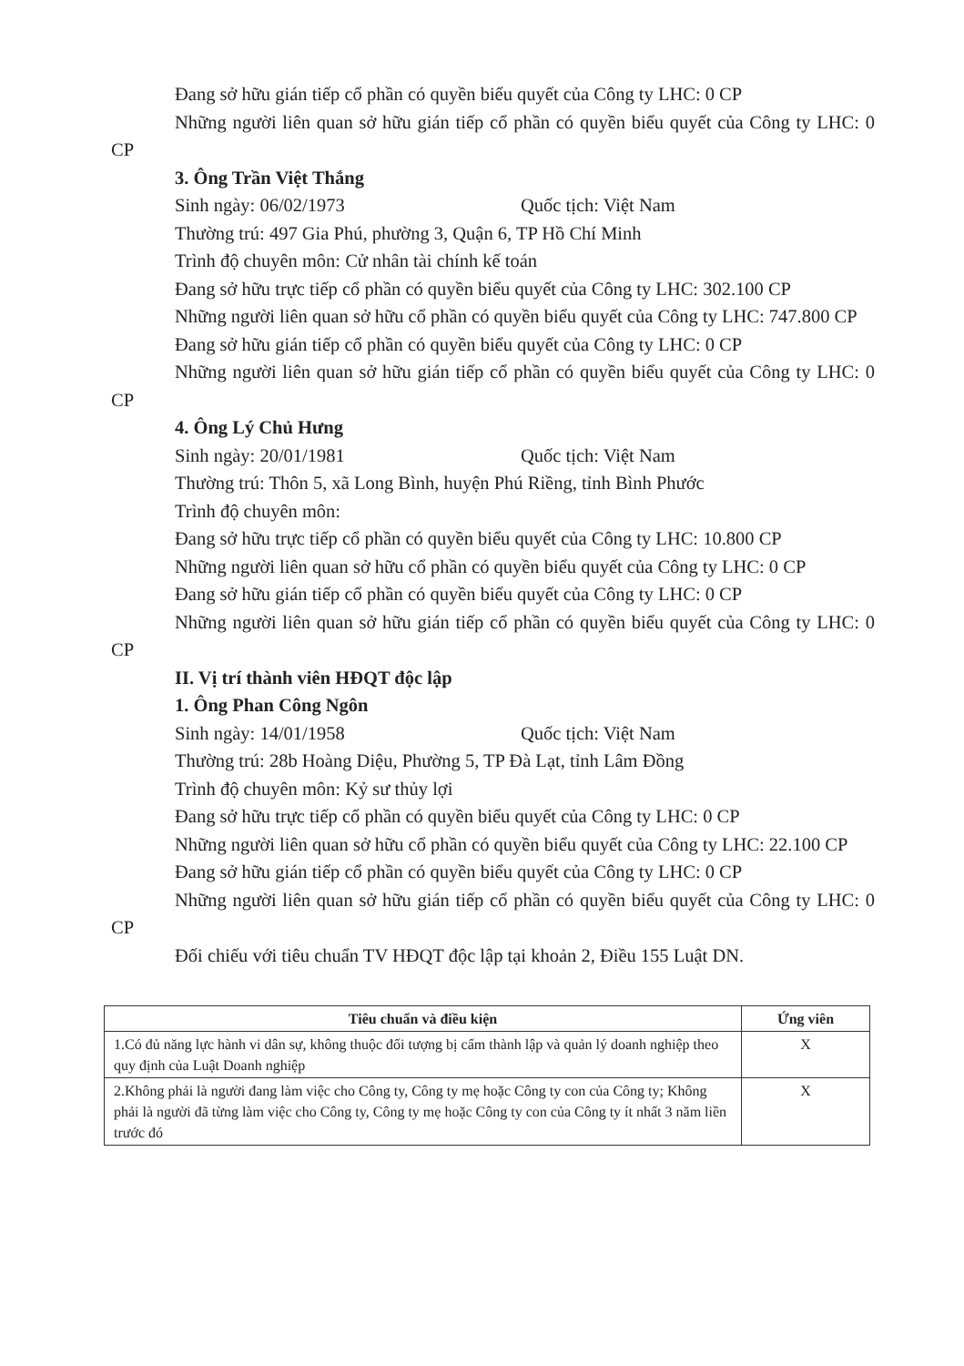Đang sở hữu gián tiếp cổ phần có quyền biểu quyết của Công ty LHC: 0 CP
Những người liên quan sở hữu gián tiếp cổ phần có quyền biểu quyết của Công ty LHC: 0 CP
3. Ông Trần Việt Thắng
Sinh ngày: 06/02/1973 Quốc tịch: Việt Nam
Thường trú: 497 Gia Phú, phường 3, Quận 6, TP Hồ Chí Minh
Trình độ chuyên môn: Cử nhân tài chính kế toán
Đang sở hữu trực tiếp cổ phần có quyền biểu quyết của Công ty LHC: 302.100 CP
Những người liên quan sở hữu cổ phần có quyền biểu quyết của Công ty LHC: 747.800 CP
Đang sở hữu gián tiếp cổ phần có quyền biểu quyết của Công ty LHC: 0 CP
Những người liên quan sở hữu gián tiếp cổ phần có quyền biểu quyết của Công ty LHC: 0 CP
4. Ông Lý Chủ Hưng
Sinh ngày: 20/01/1981 Quốc tịch: Việt Nam
Thường trú: Thôn 5, xã Long Bình, huyện Phú Riềng, tỉnh Bình Phước
Trình độ chuyên môn:
Đang sở hữu trực tiếp cổ phần có quyền biểu quyết của Công ty LHC: 10.800 CP
Những người liên quan sở hữu cổ phần có quyền biểu quyết của Công ty LHC: 0 CP
Đang sở hữu gián tiếp cổ phần có quyền biểu quyết của Công ty LHC: 0 CP
Những người liên quan sở hữu gián tiếp cổ phần có quyền biểu quyết của Công ty LHC: 0 CP
II. Vị trí thành viên HĐQT độc lập
1. Ông Phan Công Ngôn
Sinh ngày: 14/01/1958 Quốc tịch: Việt Nam
Thường trú: 28b Hoàng Diệu, Phường 5, TP Đà Lạt, tỉnh Lâm Đồng
Trình độ chuyên môn: Kỷ sư thủy lợi
Đang sở hữu trực tiếp cổ phần có quyền biểu quyết của Công ty LHC: 0 CP
Những người liên quan sở hữu cổ phần có quyền biểu quyết của Công ty LHC: 22.100 CP
Đang sở hữu gián tiếp cổ phần có quyền biểu quyết của Công ty LHC: 0 CP
Những người liên quan sở hữu gián tiếp cổ phần có quyền biểu quyết của Công ty LHC: 0 CP
Đối chiếu với tiêu chuẩn TV HĐQT độc lập tại khoản 2, Điều 155 Luật DN.
| Tiêu chuẩn và điều kiện | Ứng viên |
| --- | --- |
| 1.Có đủ năng lực hành vi dân sự, không thuộc đối tượng bị cấm thành lập và quản lý doanh nghiệp theo quy định của Luật Doanh nghiệp | X |
| 2.Không phải là người đang làm việc cho Công ty, Công ty mẹ hoặc Công ty con của Công ty; Không phải là người đã từng làm việc cho Công ty, Công ty mẹ hoặc Công ty con của Công ty ít nhất 3 năm liền trước đó | X |